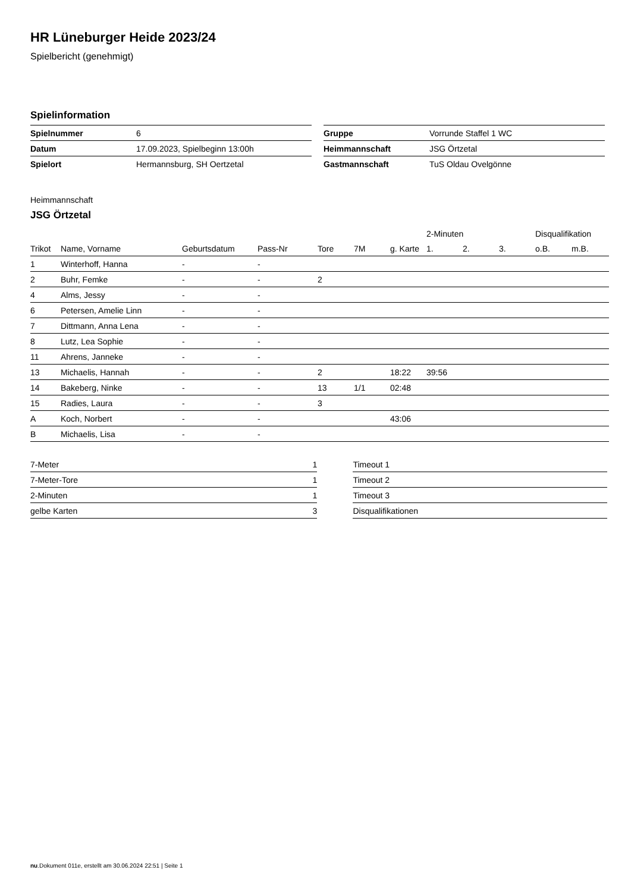HR Lüneburger Heide 2023/24
Spielbericht (genehmigt)
Spielinformation
| Spielnummer | 6 |
| Datum | 17.09.2023, Spielbeginn 13:00h |
| Spielort | Hermannsburg, SH Oertzetal |
| Gruppe | Vorrunde Staffel 1 WC |
| Heimmannschaft | JSG Örtzetal |
| Gastmannschaft | TuS Oldau Ovelgönne |
Heimmannschaft
JSG Örtzetal
| | | | | | | | 2-Minuten | | | Disqualifikation | |
| --- | --- | --- | --- | --- | --- | --- | --- | --- | --- | --- | --- |
| Trikot | Name, Vorname | Geburtsdatum | Pass-Nr | Tore | 7M | g. Karte | 1. | 2. | 3. | o.B. | m.B. |
| 1 | Winterhoff, Hanna | - | - | | | | | | | | |
| 2 | Buhr, Femke | - | - | 2 | | | | | | | |
| 4 | Alms, Jessy | - | - | | | | | | | | |
| 6 | Petersen, Amelie Linn | - | - | | | | | | | | |
| 7 | Dittmann, Anna Lena | - | - | | | | | | | | |
| 8 | Lutz, Lea Sophie | - | - | | | | | | | | |
| 11 | Ahrens, Janneke | - | - | | | | | | | | |
| 13 | Michaelis, Hannah | - | - | 2 | | 18:22 | 39:56 | | | | |
| 14 | Bakeberg, Ninke | - | - | 13 | 1/1 | 02:48 | | | | | |
| 15 | Radies, Laura | - | - | 3 | | | | | | | |
| A | Koch, Norbert | - | - | | | 43:06 | | | | | |
| B | Michaelis, Lisa | - | - | | | | | | | | |
| 7-Meter | 1 |
| 7-Meter-Tore | 1 |
| 2-Minuten | 1 |
| gelbe Karten | 3 |
| Timeout 1 |
| Timeout 2 |
| Timeout 3 |
| Disqualifikationen |
nu.Dokument 011e, erstellt am 30.06.2024 22:51 | Seite 1